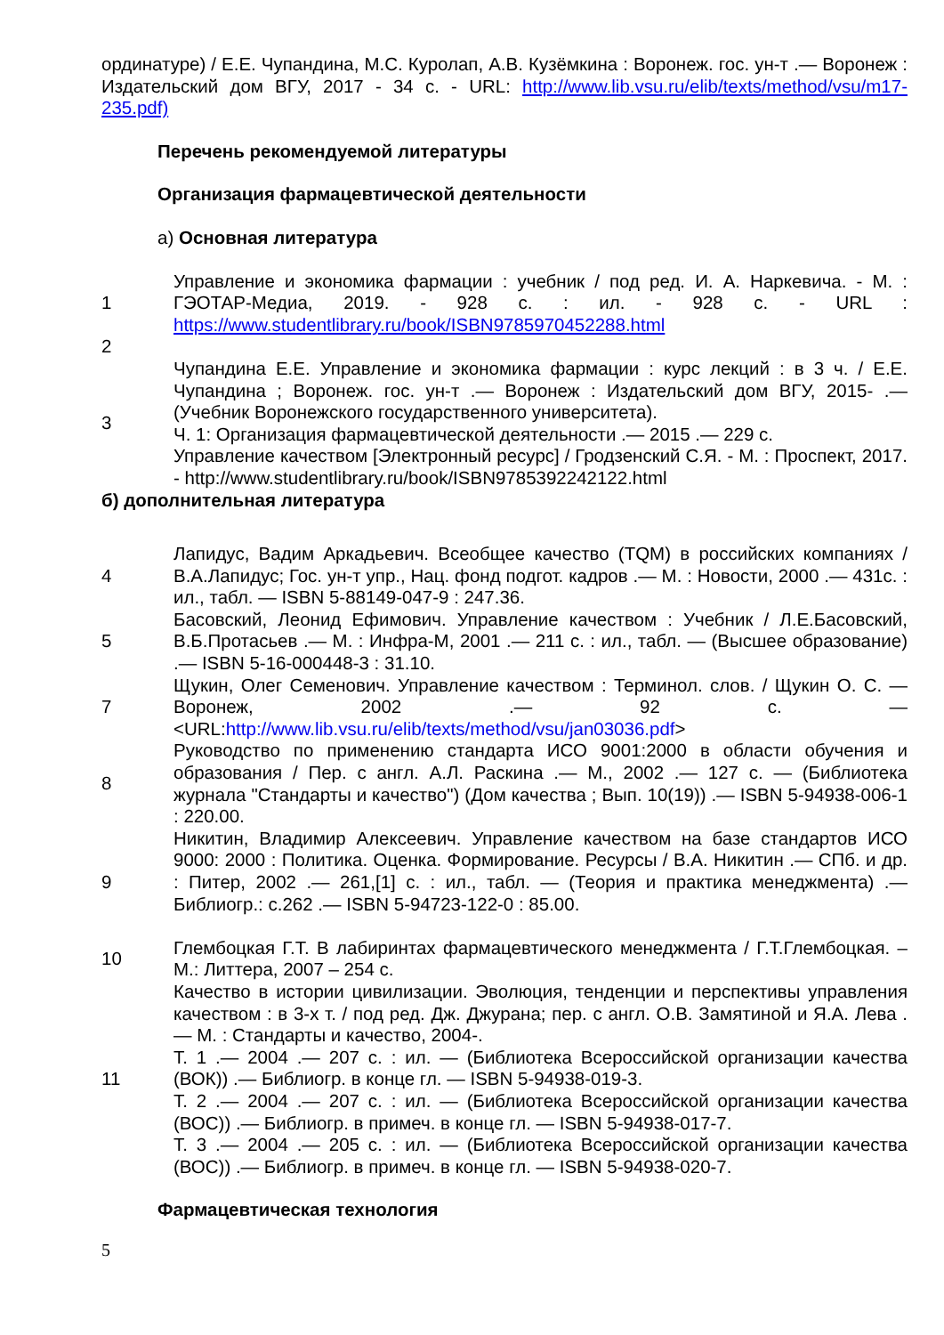ординатуре) / Е.Е. Чупандина, М.С. Куролап, А.В. Кузёмкина : Воронеж. гос. ун-т .— Воронеж : Издательский дом ВГУ, 2017 - 34 с. - URL: http://www.lib.vsu.ru/elib/texts/method/vsu/m17-235.pdf)
Перечень рекомендуемой литературы
Организация фармацевтической деятельности
а) Основная литература
| 1 | Управление и экономика фармации : учебник / под ред. И. А. Наркевича. - М. : ГЭОТАР-Медиа, 2019. - 928 с. : ил. - 928 с. - URL : https://www.studentlibrary.ru/book/ISBN9785970452288.html |
| 2 | |
| 3 | Чупандина Е.Е. Управление и экономика фармации : курс лекций : в 3 ч. / Е.Е. Чупандина ; Воронеж. гос. ун-т .— Воронеж : Издательский дом ВГУ, 2015- .— (Учебник Воронежского государственного университета). Ч. 1: Организация фармацевтической деятельности .— 2015 .— 229 с. Управление качеством [Электронный ресурс] / Гродзенский С.Я. - М. : Проспект, 2017. - http://www.studentlibrary.ru/book/ISBN9785392242122.html |
б) дополнительная литература
| 4 | Лапидус, Вадим Аркадьевич. Всеобщее качество (TQM) в российских компаниях / В.А.Лапидус; Гос. ун-т упр., Нац. фонд подгот. кадров .— М. : Новости, 2000 .— 431с. : ил., табл. — ISBN 5-88149-047-9 : 247.36. |
| 5 | Басовский, Леонид Ефимович. Управление качеством : Учебник / Л.Е.Басовский, В.Б.Протасьев .— М. : Инфра-М, 2001 .— 211 с. : ил., табл. — (Высшее образование) .— ISBN 5-16-000448-3 : 31.10. |
| 7 | Щукин, Олег Семенович. Управление качеством : Терминол. слов. / Щукин О. С. — Воронеж, 2002 .— 92 с. — <URL: http://www.lib.vsu.ru/elib/texts/method/vsu/jan03036.pdf > |
| 8 | Руководство по применению стандарта ИСО 9001:2000 в области обучения и образования / Пер. с англ. А.Л. Раскина .— М., 2002 .— 127 с. — (Библиотека журнала "Стандарты и качество") (Дом качества ; Вып. 10(19)) .— ISBN 5-94938-006-1 : 220.00. |
| 9 | Никитин, Владимир Алексеевич. Управление качеством на базе стандартов ИСО 9000: 2000 : Политика. Оценка. Формирование. Ресурсы / В.А. Никитин .— СПб. и др. : Питер, 2002 .— 261,[1] с. : ил., табл. — (Теория и практика менеджмента) .— Библиогр.: с.262 .— ISBN 5-94723-122-0 : 85.00. |
| 10 | Глембоцкая Г.Т. В лабиринтах фармацевтического менеджмента / Г.Т.Глембоцкая. –М.: Литтера, 2007 – 254 с. |
| 11 | Качество в истории цивилизации. Эволюция, тенденции и перспективы управления качеством : в 3-х т. / под ред. Дж. Джурана; пер. с англ. О.В. Замятиной и Я.А. Лева .— М. : Стандарты и качество, 2004-. Т. 1 .— 2004 .— 207 с. : ил. — (Библиотека Всероссийской организации качества (ВОК)) .— Библиогр. в конце гл. — ISBN 5-94938-019-3. Т. 2 .— 2004 .— 207 с. : ил. — (Библиотека Всероссийской организации качества (ВОС)) .— Библиогр. в примеч. в конце гл. — ISBN 5-94938-017-7. Т. 3 .— 2004 .— 205 с. : ил. — (Библиотека Всероссийской организации качества (ВОС)) .— Библиогр. в примеч. в конце гл. — ISBN 5-94938-020-7. |
Фармацевтическая технология
5